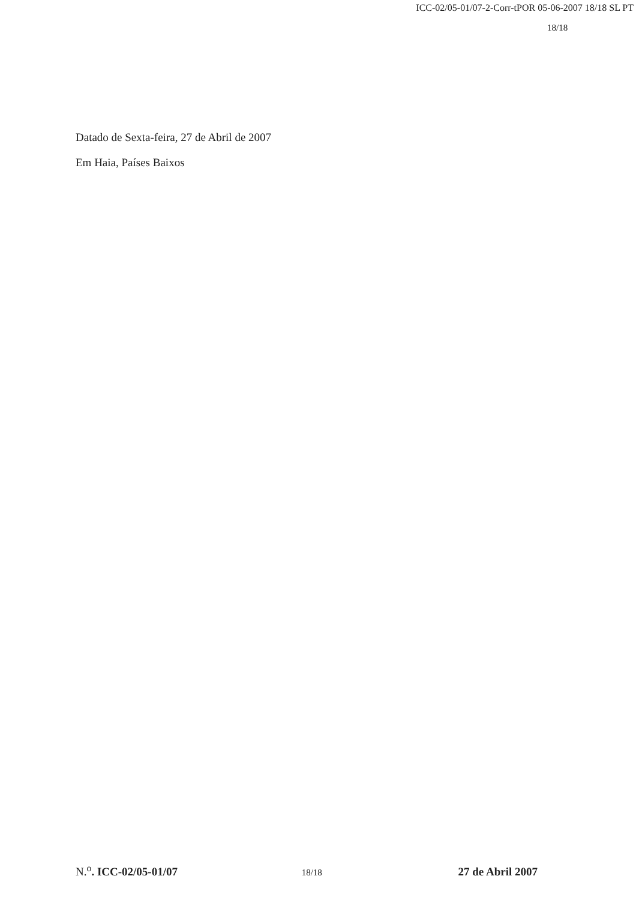ICC-02/05-01/07-2-Corr-tPOR 05-06-2007 18/18 SL PT
18/18
Datado de Sexta-feira, 27 de Abril de 2007
Em Haia, Países Baixos
N.<sup>o</sup>. ICC-02/05-01/07 18/18 27 de Abril 2007